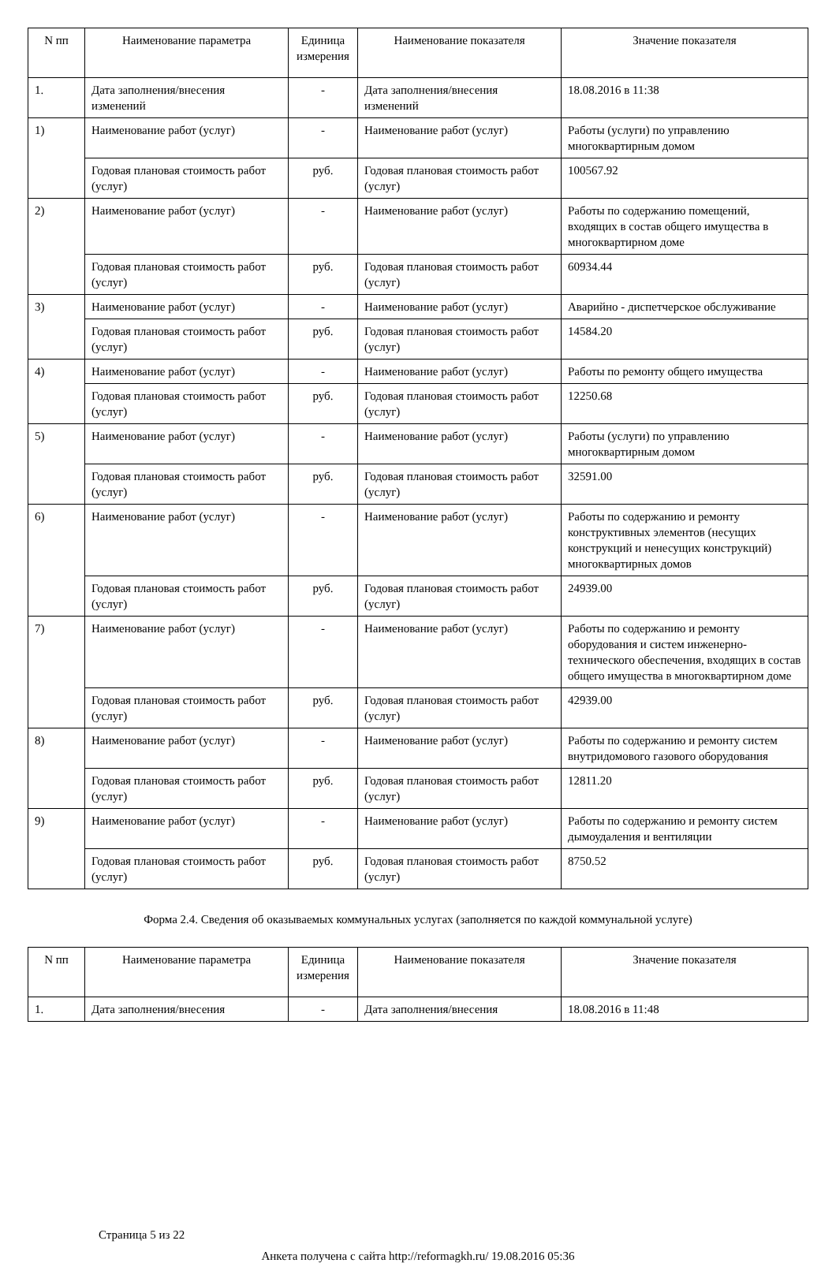| N пп | Наименование параметра | Единица измерения | Наименование показателя | Значение показателя |
| --- | --- | --- | --- | --- |
| 1. | Дата заполнения/внесения изменений | - | Дата заполнения/внесения изменений | 18.08.2016 в 11:38 |
| 1) | Наименование работ (услуг) | - | Наименование работ (услуг) | Работы (услуги) по управлению многоквартирным домом |
| | Годовая плановая стоимость работ (услуг) | руб. | Годовая плановая стоимость работ (услуг) | 100567.92 |
| 2) | Наименование работ (услуг) | - | Наименование работ (услуг) | Работы по содержанию помещений, входящих в состав общего имущества в многоквартирном доме |
| | Годовая плановая стоимость работ (услуг) | руб. | Годовая плановая стоимость работ (услуг) | 60934.44 |
| 3) | Наименование работ (услуг) | - | Наименование работ (услуг) | Аварийно - диспетчерское обслуживание |
| | Годовая плановая стоимость работ (услуг) | руб. | Годовая плановая стоимость работ (услуг) | 14584.20 |
| 4) | Наименование работ (услуг) | - | Наименование работ (услуг) | Работы по ремонту общего имущества |
| | Годовая плановая стоимость работ (услуг) | руб. | Годовая плановая стоимость работ (услуг) | 12250.68 |
| 5) | Наименование работ (услуг) | - | Наименование работ (услуг) | Работы (услуги) по управлению многоквартирным домом |
| | Годовая плановая стоимость работ (услуг) | руб. | Годовая плановая стоимость работ (услуг) | 32591.00 |
| 6) | Наименование работ (услуг) | - | Наименование работ (услуг) | Работы по содержанию и ремонту конструктивных элементов (несущих конструкций и ненесущих конструкций) многоквартирных домов |
| | Годовая плановая стоимость работ (услуг) | руб. | Годовая плановая стоимость работ (услуг) | 24939.00 |
| 7) | Наименование работ (услуг) | - | Наименование работ (услуг) | Работы по содержанию и ремонту оборудования и систем инженерно-технического обеспечения, входящих в состав общего имущества в многоквартирном доме |
| | Годовая плановая стоимость работ (услуг) | руб. | Годовая плановая стоимость работ (услуг) | 42939.00 |
| 8) | Наименование работ (услуг) | - | Наименование работ (услуг) | Работы по содержанию и ремонту систем внутридомового газового оборудования |
| | Годовая плановая стоимость работ (услуг) | руб. | Годовая плановая стоимость работ (услуг) | 12811.20 |
| 9) | Наименование работ (услуг) | - | Наименование работ (услуг) | Работы по содержанию и ремонту систем дымоудаления и вентиляции |
| | Годовая плановая стоимость работ (услуг) | руб. | Годовая плановая стоимость работ (услуг) | 8750.52 |
Форма 2.4. Сведения об оказываемых коммунальных услугах (заполняется по каждой коммунальной услуге)
| N пп | Наименование параметра | Единица измерения | Наименование показателя | Значение показателя |
| --- | --- | --- | --- | --- |
| 1. | Дата заполнения/внесения | - | Дата заполнения/внесения | 18.08.2016 в 11:48 |
Страница 5 из 22
Анкета получена с сайта http://reformagkh.ru/ 19.08.2016 05:36